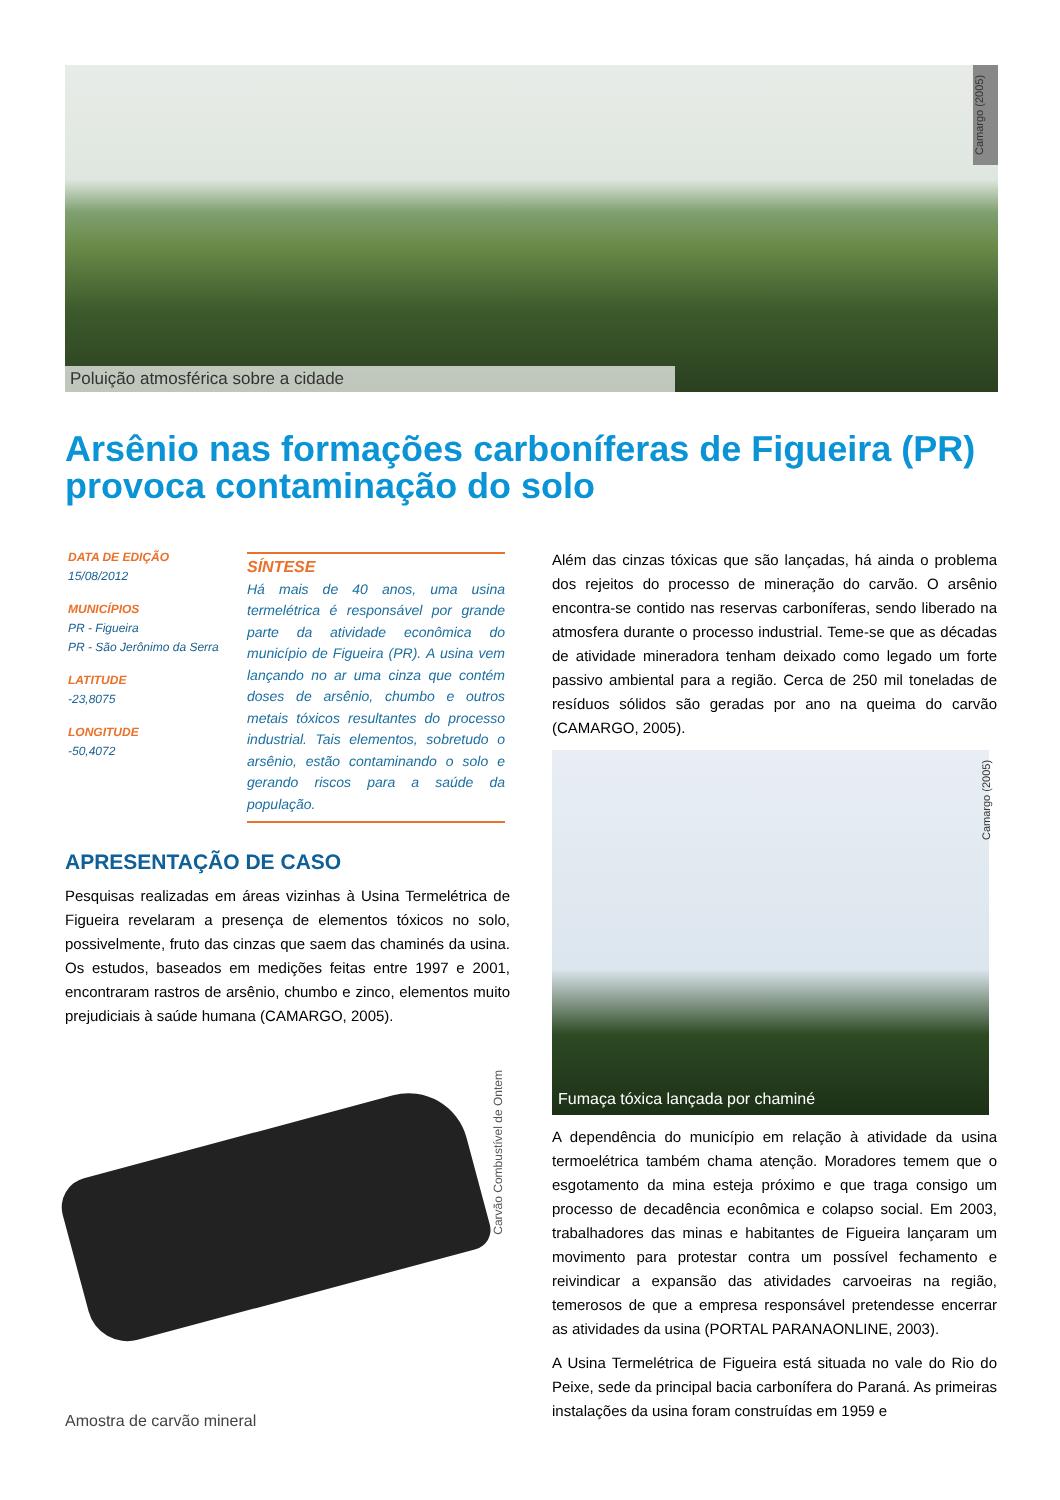Camargo (2005)
Poluição atmosférica sobre a cidade
Arsênio nas formações carboníferas de Figueira (PR) provoca contaminação do solo
DATA DE EDIÇÃO
15/08/2012
MUNICÍPIOS
PR - Figueira
PR - São Jerônimo da Serra
LATITUDE
-23,8075
LONGITUDE
-50,4072
SÍNTESE
Há mais de 40 anos, uma usina termelétrica é responsável por grande parte da atividade econômica do município de Figueira (PR). A usina vem lançando no ar uma cinza que contém doses de arsênio, chumbo e outros metais tóxicos resultantes do processo industrial. Tais elementos, sobretudo o arsênio, estão contaminando o solo e gerando riscos para a saúde da população.
APRESENTAÇÃO DE CASO
Pesquisas realizadas em áreas vizinhas à Usina Termelétrica de Figueira revelaram a presença de elementos tóxicos no solo, possivelmente, fruto das cinzas que saem das chaminés da usina. Os estudos, baseados em medições feitas entre 1997 e 2001, encontraram rastros de arsênio, chumbo e zinco, elementos muito prejudiciais à saúde humana (CAMARGO, 2005).
Carvão Combustível de Ontem
Amostra de carvão mineral
Além das cinzas tóxicas que são lançadas, há ainda o problema dos rejeitos do processo de mineração do carvão. O arsênio encontra-se contido nas reservas carboníferas, sendo liberado na atmosfera durante o processo industrial. Teme-se que as décadas de atividade mineradora tenham deixado como legado um forte passivo ambiental para a região. Cerca de 250 mil toneladas de resíduos sólidos são geradas por ano na queima do carvão (CAMARGO, 2005).
Fumaça tóxica lançada por chaminé
Camargo (2005)
A dependência do município em relação à atividade da usina termoelétrica também chama atenção. Moradores temem que o esgotamento da mina esteja próximo e que traga consigo um processo de decadência econômica e colapso social. Em 2003, trabalhadores das minas e habitantes de Figueira lançaram um movimento para protestar contra um possível fechamento e reivindicar a expansão das atividades carvoeiras na região, temerosos de que a empresa responsável pretendesse encerrar as atividades da usina (PORTAL PARANAONLINE, 2003).
A Usina Termelétrica de Figueira está situada no vale do Rio do Peixe, sede da principal bacia carbonífera do Paraná. As primeiras instalações da usina foram construídas em 1959 e